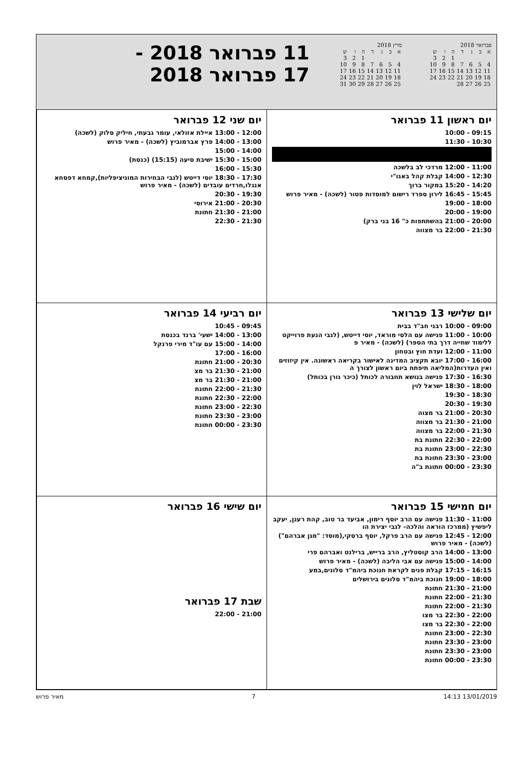פברואר 2018
| ש | ו | ה | ד | ג | ב | א |
| 3 | 2 | 1 | | | | |
| 10 | 9 | 8 | 7 | 6 | 5 | 4 |
| 17 | 16 | 15 | 14 | 13 | 12 | 11 |
| 24 | 23 | 22 | 21 | 20 | 19 | 18 |
| | | | 28 | 27 | 26 | 25 |
מרץ 2018
| ש | ו | ה | ד | ג | ב | א |
| 3 | 2 | 1 | | | | |
| 10 | 9 | 8 | 7 | 6 | 5 | 4 |
| 17 | 16 | 15 | 14 | 13 | 12 | 11 |
| 24 | 23 | 22 | 21 | 20 | 19 | 18 |
| 31 | 30 | 29 | 28 | 27 | 26 | 25 |
11 פברואר 2018 -
17 פברואר 2018
יום ראשון 11 פברואר
09:15 - 10:00
10:30 - 11:30
11:00 - 12:00 מרדכי לב בלשכה
12:30 - 14:00 קבלת קהל באגו"י
14:20 - 15:20 במקור ברוך
15:45 - 16:45 לירון ספרד רישום למוסדות פטור (לשכה) - מאיר פרוש
18:00 - 19:00
19:00 - 20:00
20:00 - 21:00 בהשתתפות כ" 16 בני ברק)
21:30 - 22:00 בר מצווה
יום שני 12 פברואר
12:00 - 13:00 איילת אזולאי, עומר גבעתי, חיליק סלוק (לשכה)
13:00 - 14:00 פרץ אברמוביץ (לשכה) - מאיר פרוש
14:00 - 15:00
15:00 - 15:30 ישיבת סיעה (15:15) (כנסת)
15:30 - 16:00
17:30 - 18:30 יוסי דייטש (לגבי הבחירות המוניציפליות),קמחא דפסחא אנגלו,חרדים עובדים (לשכה) - מאיר פרוש
19:30 - 20:30
20:30 - 21:00 אירוסי
21:00 - 21:30 חתונת
21:30 - 22:30
יום שלישי 13 פברואר
09:00 - 10:00 רבני חב"ד בבית
10:00 - 11:00 פגישה עם הלסי מוראד, יוסי דייטש, (לגבי הנעת פרוייקט ללימוד שחייה דרך בתי הספר) (לשכה) - מאיר פ
11:00 - 12:00 ועדת חוץ ובטחון
16:00 - 17:00 יובא תקציב המדינה לאישור בקריאה ראשונה. אין קיזוזים ואין העדרות(המליאה תיפתח ביום ראשון לצורך ה
16:30 - 17:30 פגישה בנושא תחבורה לכותל (כיכר גורן בכותל)
18:00 - 18:30 ישראל לוין
18:30 - 19:30
19:30 - 20:30
20:30 - 21:00 בר מצוה
21:00 - 21:30 בר מצווה
21:30 - 22:00 בר מצווה
22:00 - 22:30 חתונת בת
22:30 - 23:00 חתונת בת
23:00 - 23:30 חתונת בת
23:30 - 00:00 חתונת ב"ה
יום רביעי 14 פברואר
09:45 - 10:45
13:00 - 14:00 ישעי' ברנד בכנסת
14:00 - 15:00 עם עו"ד מירי פרנקל
16:00 - 17:00
20:30 - 21:00 חתונת
21:00 - 21:30 בר מצ
21:00 - 21:30 בר מצ
21:30 - 22:00 חתונת
22:00 - 22:30 חתונת
22:30 - 23:00 חתונת
23:00 - 23:30 חתונת
23:30 - 00:00 חתונת
יום חמישי 15 פברואר
11:00 - 11:30 פגישה עם הרב יוסף רימון, אביעד בר טוב, קהת רענן, יעקב ליפשיץ (ממרכז הוראה והלכה- לגבי יצירת הו
12:00 - 12:45 פגישה עם הרב פרקל, יוסף ברסקי,(מוסד: "מגן אברהם") (לשכה) - מאיר פרוש
13:00 - 14:00 הרב קוסטליץ, הרב ברייש, ברילנט ואברהם פרי
14:00 - 15:00 פגישה עם אבי הליבה (לשכה) - מאיר פרוש
16:15 - 17:15 קבלת פנים לקראת חנוכת ביהמ"ד סלונים,במע
18:00 - 19:00 חנוכת ביהמ"ד סלונים בירושלים
21:00 - 21:30 חתונת
21:30 - 22:00 חתונת
21:30 - 22:00 חתונת
22:00 - 22:30 בר מצו
22:00 - 22:30 בר מצו
22:30 - 23:00 חתונת
23:00 - 23:30 חתונת
23:00 - 23:30 חתונת
23:30 - 00:00 חתונת
יום שישי 16 פברואר
שבת 17 פברואר
21:00 - 22:00
13/01/2019 14:13 7 מאיר פרוש